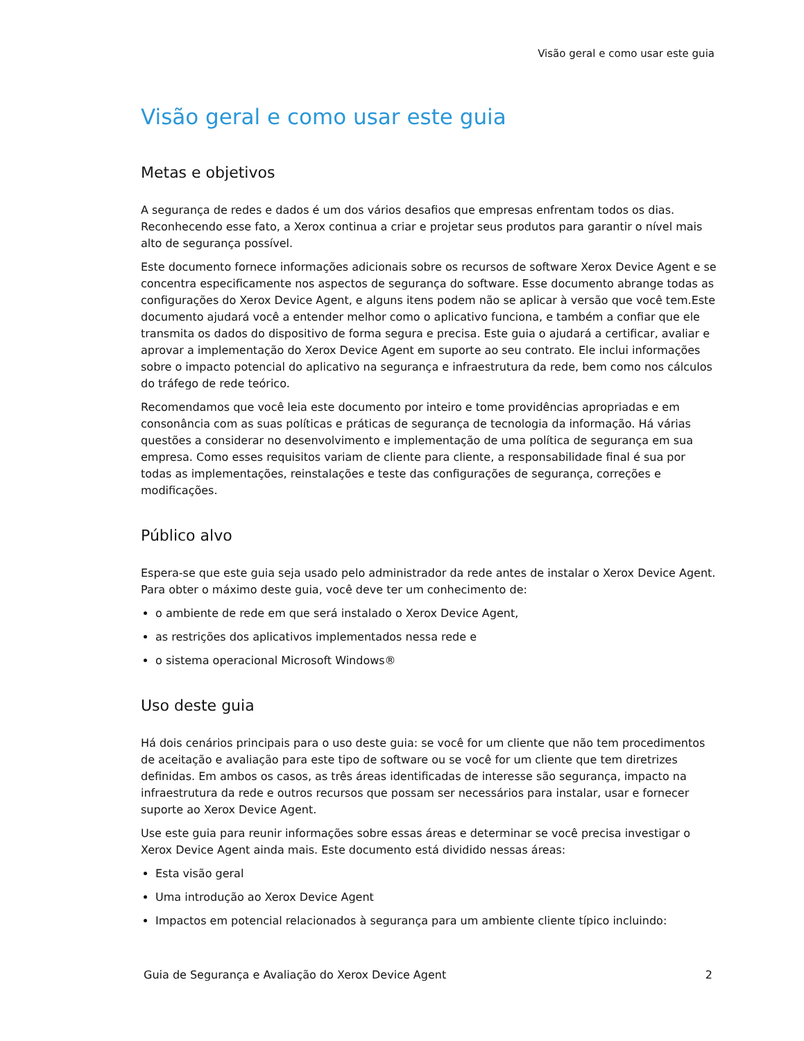Visão geral e como usar este guia
Visão geral e como usar este guia
Metas e objetivos
A segurança de redes e dados é um dos vários desafios que empresas enfrentam todos os dias. Reconhecendo esse fato, a Xerox continua a criar e projetar seus produtos para garantir o nível mais alto de segurança possível.
Este documento fornece informações adicionais sobre os recursos de software Xerox Device Agent e se concentra especificamente nos aspectos de segurança do software. Esse documento abrange todas as configurações do Xerox Device Agent, e alguns itens podem não se aplicar à versão que você tem.Este documento ajudará você a entender melhor como o aplicativo funciona, e também a confiar que ele transmita os dados do dispositivo de forma segura e precisa. Este guia o ajudará a certificar, avaliar e aprovar a implementação do Xerox Device Agent em suporte ao seu contrato. Ele inclui informações sobre o impacto potencial do aplicativo na segurança e infraestrutura da rede, bem como nos cálculos do tráfego de rede teórico.
Recomendamos que você leia este documento por inteiro e tome providências apropriadas e em consonância com as suas políticas e práticas de segurança de tecnologia da informação. Há várias questões a considerar no desenvolvimento e implementação de uma política de segurança em sua empresa. Como esses requisitos variam de cliente para cliente, a responsabilidade final é sua por todas as implementações, reinstalações e teste das configurações de segurança, correções e modificações.
Público alvo
Espera-se que este guia seja usado pelo administrador da rede antes de instalar o Xerox Device Agent. Para obter o máximo deste guia, você deve ter um conhecimento de:
o ambiente de rede em que será instalado o Xerox Device Agent,
as restrições dos aplicativos implementados nessa rede e
o sistema operacional Microsoft Windows®
Uso deste guia
Há dois cenários principais para o uso deste guia: se você for um cliente que não tem procedimentos de aceitação e avaliação para este tipo de software ou se você for um cliente que tem diretrizes definidas. Em ambos os casos, as três áreas identificadas de interesse são segurança, impacto na infraestrutura da rede e outros recursos que possam ser necessários para instalar, usar e fornecer suporte ao Xerox Device Agent.
Use este guia para reunir informações sobre essas áreas e determinar se você precisa investigar o Xerox Device Agent ainda mais. Este documento está dividido nessas áreas:
Esta visão geral
Uma introdução ao Xerox Device Agent
Impactos em potencial relacionados à segurança para um ambiente cliente típico incluindo:
Guia de Segurança e Avaliação do Xerox Device Agent 2